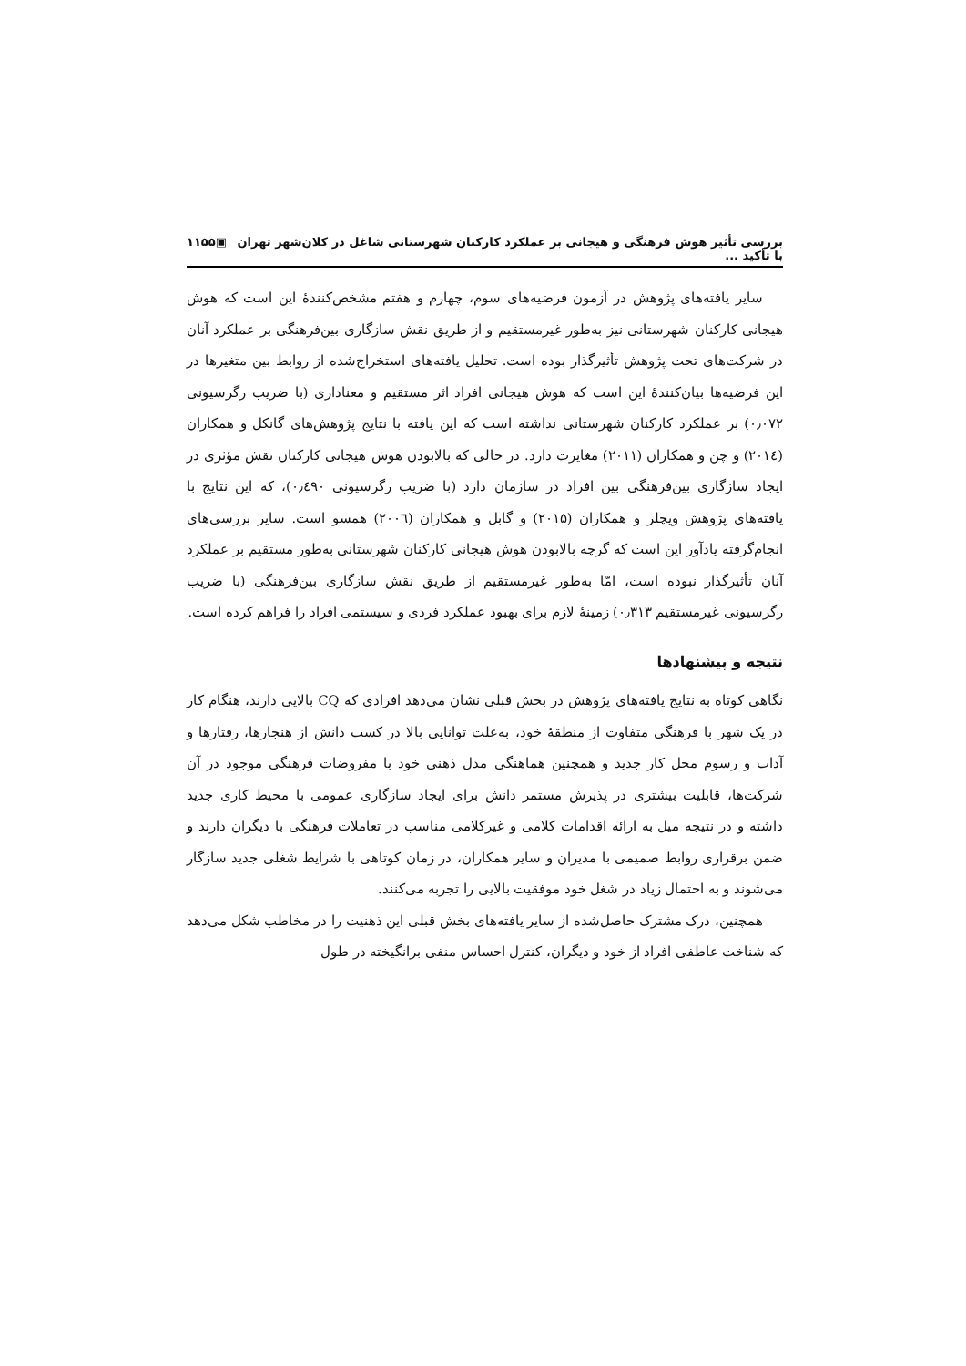بررسی تأثیر هوش فرهنگی و هیجانی بر عملکرد کارکنان شهرستانی شاغل در کلان‌شهر تهران با تأکید ... ▣۱۱۵۵
سایر یافته‌های پژوهش در آزمون فرضیه‌های سوم، چهارم و هفتم مشخص‌کنندهٔ این است که هوش هیجانی کارکنان شهرستانی نیز به‌طور غیرمستقیم و از طریق نقش سازگاری بین‌فرهنگی بر عملکرد آنان در شرکت‌های تحت پژوهش تأثیرگذار بوده است. تحلیل یافته‌های استخراج‌شده از روابط بین متغیرها در این فرضیه‌ها بیان‌کنندهٔ این است که هوش هیجانی افراد اثر مستقیم و معناداری (با ضریب رگرسیونی ۰٫۰۷۲) بر عملکرد کارکنان شهرستانی نداشته است که این یافته با نتایج پژوهش‌های گانکل و همکاران (۲۰۱٤) و چن و همکاران (۲۰۱۱) مغایرت دارد. در حالی که بالابودن هوش هیجانی کارکنان نقش مؤثری در ایجاد سازگاری بین‌فرهنگی بین افراد در سازمان دارد (با ضریب رگرسیونی ۰٫٤۹۰)، که این نتایج با یافته‌های پژوهش ویچلر و همکاران (۲۰۱۵) و گابل و همکاران (۲۰۰٦) همسو است. سایر بررسی‌های انجام‌گرفته یادآور این است که گرچه بالابودن هوش هیجانی کارکنان شهرستانی به‌طور مستقیم بر عملکرد آنان تأثیرگذار نبوده است، امّا به‌طور غیرمستقیم از طریق نقش سازگاری بین‌فرهنگی (با ضریب رگرسیونی غیرمستقیم ۰٫۳۱۳) زمینهٔ لازم برای بهبود عملکرد فردی و سیستمی افراد را فراهم کرده است.
نتیجه و پیشنهادها
نگاهی کوتاه به نتایج یافته‌های پژوهش در بخش قبلی نشان می‌دهد افرادی که CQ بالایی دارند، هنگام کار در یک شهر با فرهنگی متفاوت از منطقهٔ خود، به‌علت توانایی بالا در کسب دانش از هنجارها، رفتارها و آداب و رسوم محل کار جدید و همچنین هماهنگی مدل ذهنی خود با مفروضات فرهنگی موجود در آن شرکت‌ها، قابلیت بیشتری در پذیرش مستمر دانش برای ایجاد سازگاری عمومی با محیط کاری جدید داشته و در نتیجه میل به ارائه اقدامات کلامی و غیرکلامی مناسب در تعاملات فرهنگی با دیگران دارند و ضمن برقراری روابط صمیمی با مدیران و سایر همکاران، در زمان کوتاهی با شرایط شغلی جدید سازگار می‌شوند و به احتمال زیاد در شغل خود موفقیت بالایی را تجربه می‌کنند.
همچنین، درک مشترک حاصل‌شده از سایر یافته‌های بخش قبلی این ذهنیت را در مخاطب شکل می‌دهد که شناخت عاطفی افراد از خود و دیگران، کنترل احساس منفی برانگیخته در طول